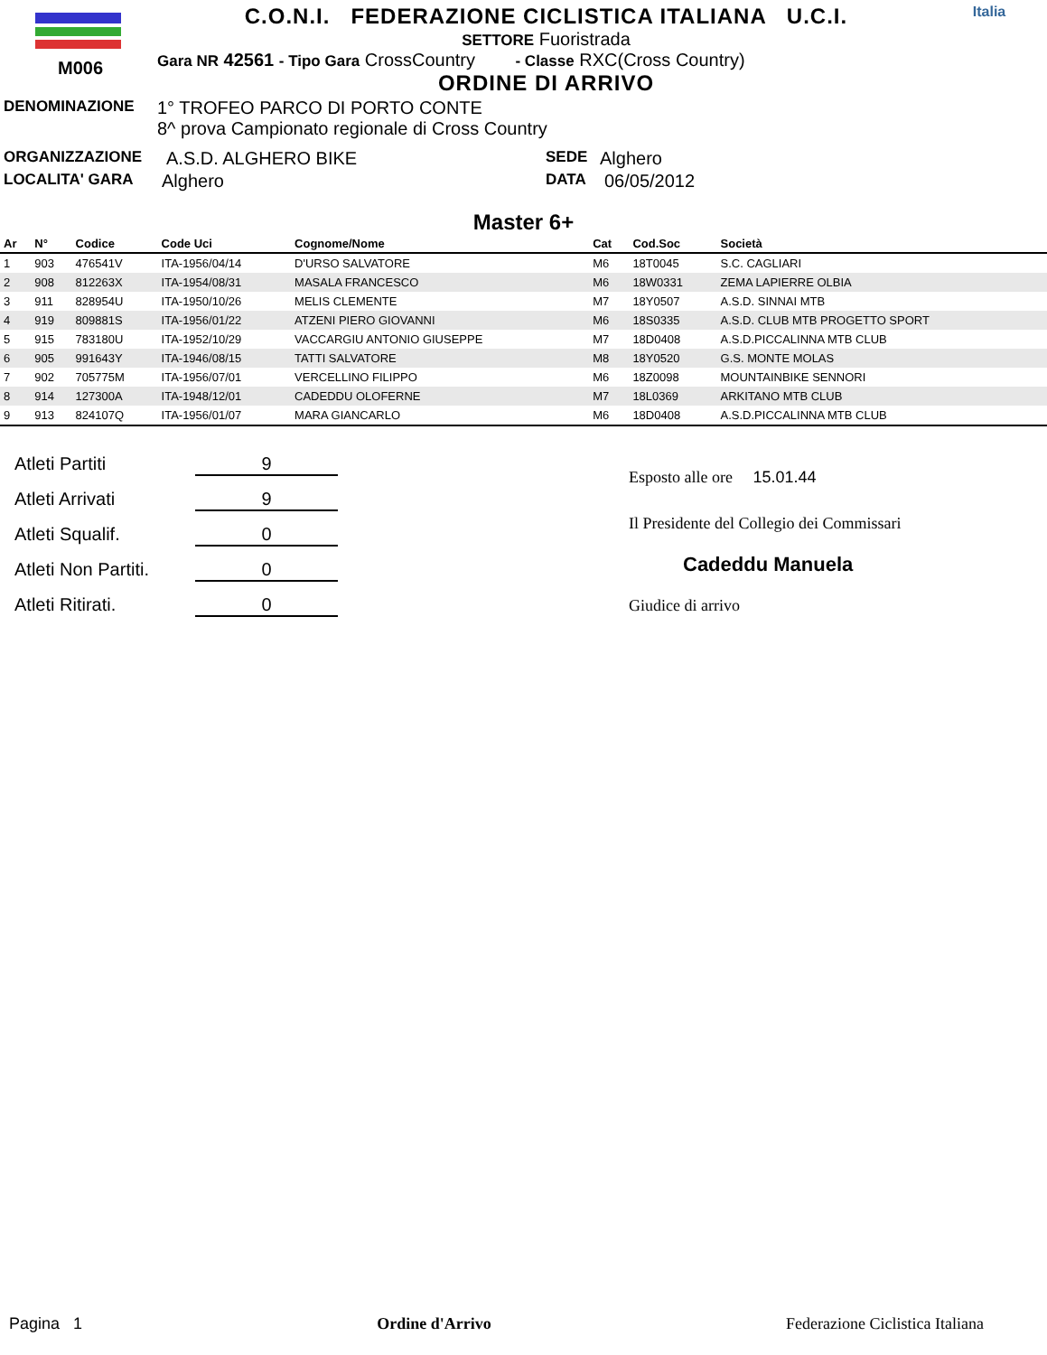M006
C.O.N.I. FEDERAZIONE CICLISTICA ITALIANA U.C.I.
SETTORE Fuoristrada
Gara NR 42561 - Tipo Gara CrossCountry - Classe RXC(Cross Country)
ORDINE DI ARRIVO
Italia
DENOMINAZIONE 1° TROFEO PARCO DI PORTO CONTE
8^ prova Campionato regionale di Cross Country
ORGANIZZAZIONE A.S.D. ALGHERO BIKE SEDE Alghero
LOCALITA' GARA Alghero DATA 06/05/2012
Master 6+
| Ar | N° | Codice | Code Uci | Cognome/Nome | Cat | Cod.Soc | Società |
| --- | --- | --- | --- | --- | --- | --- | --- |
| 1 | 903 | 476541V | ITA-1956/04/14 | D'URSO SALVATORE | M6 | 18T0045 | S.C. CAGLIARI |
| 2 | 908 | 812263X | ITA-1954/08/31 | MASALA FRANCESCO | M6 | 18W0331 | ZEMA LAPIERRE OLBIA |
| 3 | 911 | 828954U | ITA-1950/10/26 | MELIS CLEMENTE | M7 | 18Y0507 | A.S.D. SINNAI MTB |
| 4 | 919 | 809881S | ITA-1956/01/22 | ATZENI PIERO GIOVANNI | M6 | 18S0335 | A.S.D. CLUB MTB PROGETTO SPORT |
| 5 | 915 | 783180U | ITA-1952/10/29 | VACCARGIU ANTONIO GIUSEPPE | M7 | 18D0408 | A.S.D.PICCALINNA MTB CLUB |
| 6 | 905 | 991643Y | ITA-1946/08/15 | TATTI SALVATORE | M8 | 18Y0520 | G.S. MONTE MOLAS |
| 7 | 902 | 705775M | ITA-1956/07/01 | VERCELLINO FILIPPO | M6 | 18Z0098 | MOUNTAINBIKE SENNORI |
| 8 | 914 | 127300A | ITA-1948/12/01 | CADEDDU OLOFERNE | M7 | 18L0369 | ARKITANO MTB CLUB |
| 9 | 913 | 824107Q | ITA-1956/01/07 | MARA GIANCARLO | M6 | 18D0408 | A.S.D.PICCALINNA MTB CLUB |
Atleti Partiti 9
Atleti Arrivati 9
Atleti Squalif. 0
Atleti Non Partiti. 0
Atleti Ritirati. 0
Esposto alle ore 15.01.44
Il Presidente del Collegio dei Commissari
Cadeddu Manuela
Giudice di arrivo
Pagina 1 Ordine d'Arrivo Federazione Ciclistica Italiana